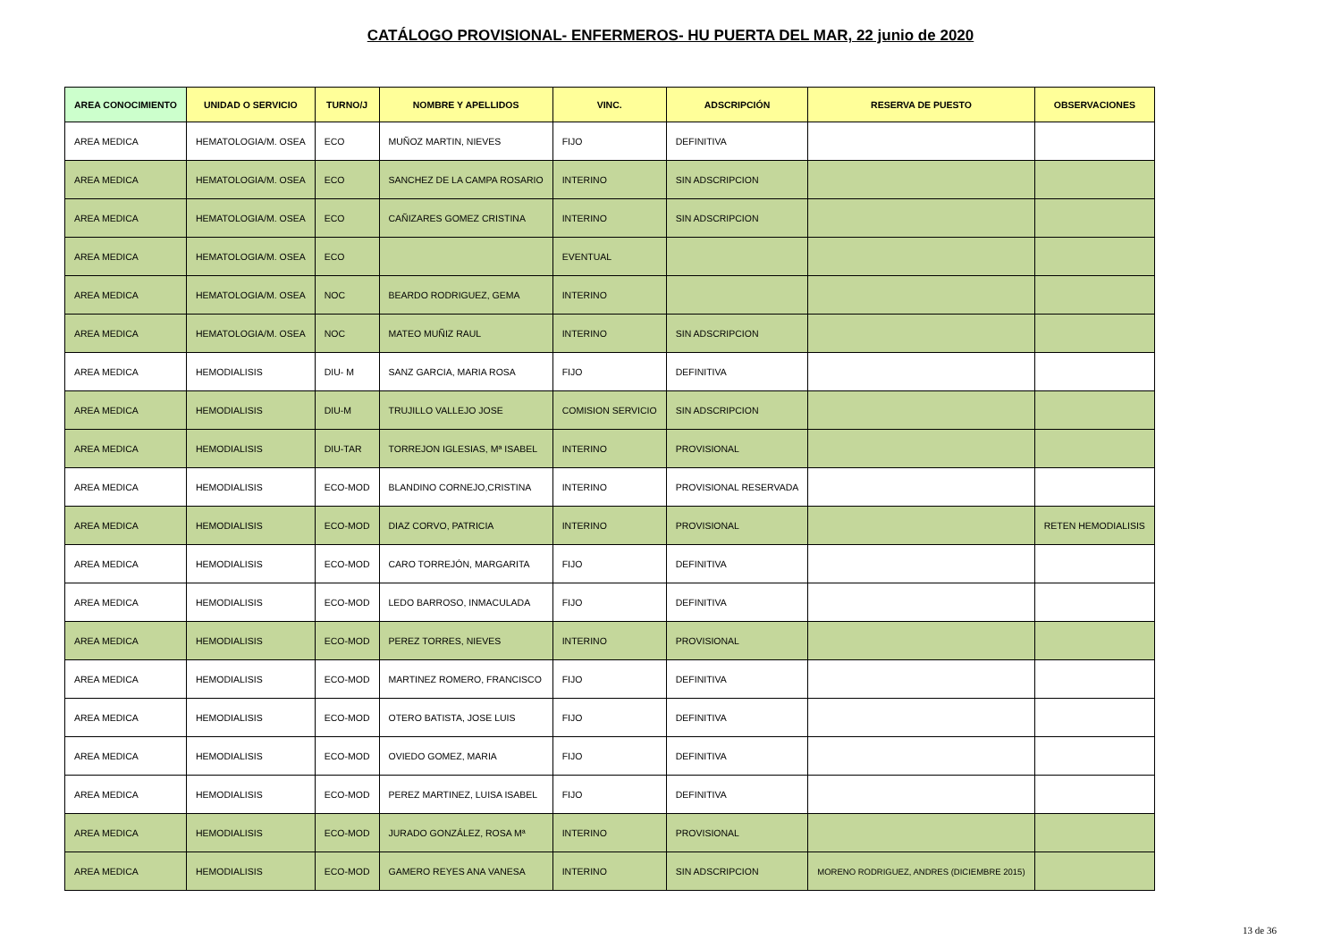CATÁLOGO PROVISIONAL- ENFERMEROS- HU PUERTA DEL MAR, 22 junio de 2020
| AREA CONOCIMIENTO | UNIDAD O SERVICIO | TURNO/J | NOMBRE Y APELLIDOS | VINC. | ADSCRIPCIÓN | RESERVA DE PUESTO | OBSERVACIONES |
| --- | --- | --- | --- | --- | --- | --- | --- |
| AREA MEDICA | HEMATOLOGIA/M. OSEA | ECO | MUÑOZ MARTIN, NIEVES | FIJO | DEFINITIVA | | |
| AREA MEDICA | HEMATOLOGIA/M. OSEA | ECO | SANCHEZ DE LA CAMPA ROSARIO | INTERINO | SIN ADSCRIPCION | | |
| AREA MEDICA | HEMATOLOGIA/M. OSEA | ECO | CAÑIZARES GOMEZ CRISTINA | INTERINO | SIN ADSCRIPCION | | |
| AREA MEDICA | HEMATOLOGIA/M. OSEA | ECO | | EVENTUAL | | | |
| AREA MEDICA | HEMATOLOGIA/M. OSEA | NOC | BEARDO RODRIGUEZ, GEMA | INTERINO | | | |
| AREA MEDICA | HEMATOLOGIA/M. OSEA | NOC | MATEO MUÑIZ RAUL | INTERINO | SIN ADSCRIPCION | | |
| AREA MEDICA | HEMODIALISIS | DIU- M | SANZ GARCIA, MARIA ROSA | FIJO | DEFINITIVA | | |
| AREA MEDICA | HEMODIALISIS | DIU-M | TRUJILLO VALLEJO JOSE | COMISION SERVICIO | SIN ADSCRIPCION | | |
| AREA MEDICA | HEMODIALISIS | DIU-TAR | TORREJON IGLESIAS, Mª ISABEL | INTERINO | PROVISIONAL | | |
| AREA MEDICA | HEMODIALISIS | ECO-MOD | BLANDINO CORNEJO,CRISTINA | INTERINO | PROVISIONAL RESERVADA | | |
| AREA MEDICA | HEMODIALISIS | ECO-MOD | DIAZ CORVO, PATRICIA | INTERINO | PROVISIONAL | | RETEN HEMODIALISIS |
| AREA MEDICA | HEMODIALISIS | ECO-MOD | CARO TORREJÓN, MARGARITA | FIJO | DEFINITIVA | | |
| AREA MEDICA | HEMODIALISIS | ECO-MOD | LEDO BARROSO, INMACULADA | FIJO | DEFINITIVA | | |
| AREA MEDICA | HEMODIALISIS | ECO-MOD | PEREZ TORRES, NIEVES | INTERINO | PROVISIONAL | | |
| AREA MEDICA | HEMODIALISIS | ECO-MOD | MARTINEZ ROMERO, FRANCISCO | FIJO | DEFINITIVA | | |
| AREA MEDICA | HEMODIALISIS | ECO-MOD | OTERO BATISTA, JOSE LUIS | FIJO | DEFINITIVA | | |
| AREA MEDICA | HEMODIALISIS | ECO-MOD | OVIEDO GOMEZ, MARIA | FIJO | DEFINITIVA | | |
| AREA MEDICA | HEMODIALISIS | ECO-MOD | PEREZ MARTINEZ, LUISA ISABEL | FIJO | DEFINITIVA | | |
| AREA MEDICA | HEMODIALISIS | ECO-MOD | JURADO GONZÁLEZ, ROSA Mª | INTERINO | PROVISIONAL | | |
| AREA MEDICA | HEMODIALISIS | ECO-MOD | GAMERO REYES ANA VANESA | INTERINO | SIN ADSCRIPCION | MORENO RODRIGUEZ, ANDRES (DICIEMBRE 2015) | |
13 de 36